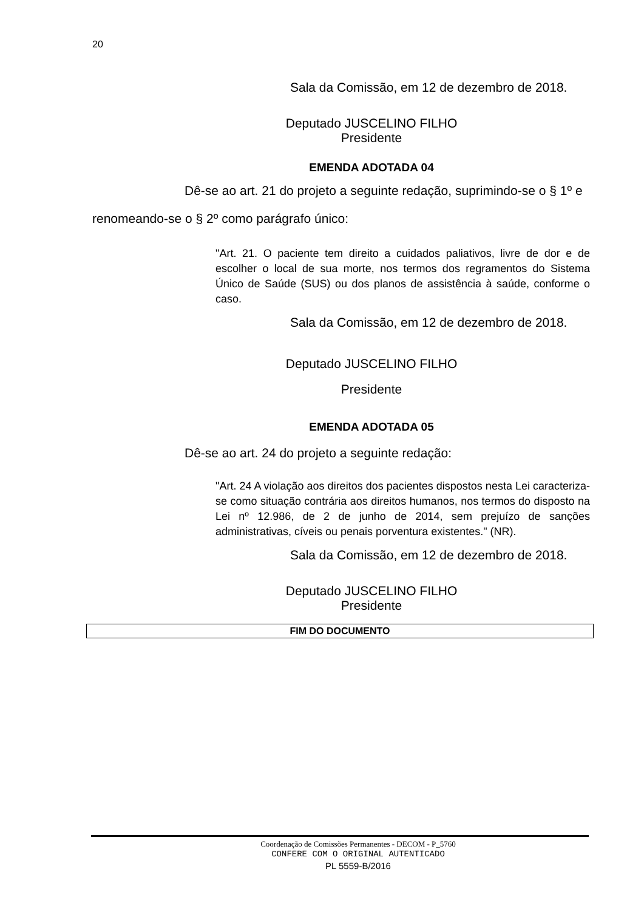20
Sala da Comissão, em 12 de dezembro de 2018.
Deputado JUSCELINO FILHO
Presidente
EMENDA ADOTADA 04
Dê-se ao art. 21 do projeto a seguinte redação, suprimindo-se o § 1º e renomeando-se o § 2º como parágrafo único:
"Art. 21. O paciente tem direito a cuidados paliativos, livre de dor e de escolher o local de sua morte, nos termos dos regramentos do Sistema Único de Saúde (SUS) ou dos planos de assistência à saúde, conforme o caso.
Sala da Comissão, em 12 de dezembro de 2018.
Deputado JUSCELINO FILHO
Presidente
EMENDA ADOTADA 05
Dê-se ao art. 24 do projeto a seguinte redação:
"Art. 24 A violação aos direitos dos pacientes dispostos nesta Lei caracteriza-se como situação contrária aos direitos humanos, nos termos do disposto na Lei nº 12.986, de 2 de junho de 2014, sem prejuízo de sanções administrativas, cíveis ou penais porventura existentes." (NR).
Sala da Comissão, em 12 de dezembro de 2018.
Deputado JUSCELINO FILHO
Presidente
FIM DO DOCUMENTO
Coordenação de Comissões Permanentes - DECOM - P_5760
CONFERE COM O ORIGINAL AUTENTICADO
PL 5559-B/2016